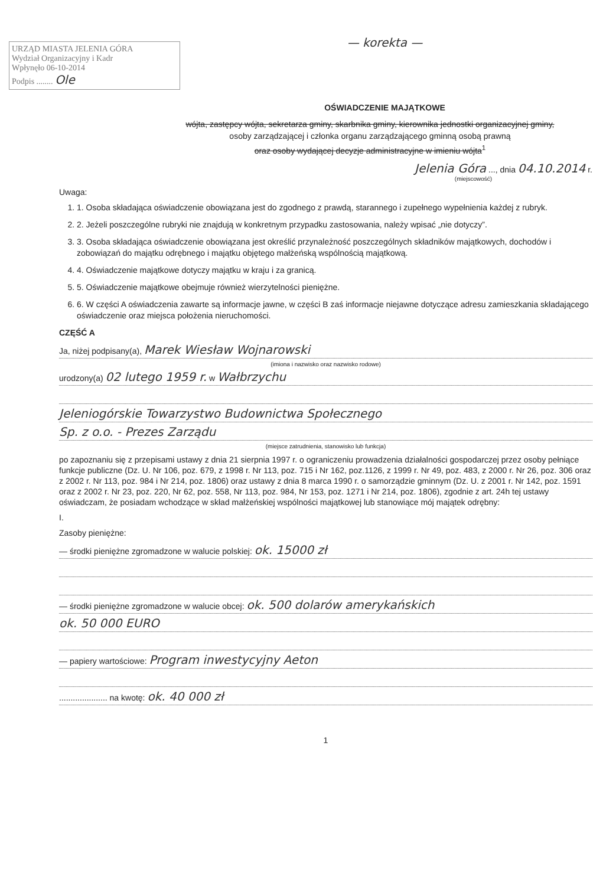URZĄD MIASTA JELENIA GÓRA
Wydział Organizacyjny i Kadr
Wpłynęło 06-10-2014
Podpis ........ Ole
— korekta —
OŚWIADCZENIE MAJĄTKOWE
wójta, zastępcy wójta, sekretarza gminy, skarbnika gminy, kierownika jednostki organizacyjnej gminy,
osoby zarządzającej i członka organu zarządzającego gminną osobą prawną
oraz osoby wydającej decyzje administracyjne w imieniu wójta<sup>1</sup>
Jelenia Góra ..., dnia 04.10.2014 r.
(miejscowość)
Uwaga:
1. 1. Osoba składająca oświadczenie obowiązana jest do zgodnego z prawdą, starannego i zupełnego wypełnienia każdej z rubryk.
2. 2. Jeżeli poszczególne rubryki nie znajdują w konkretnym przypadku zastosowania, należy wpisać „nie dotyczy”.
3. 3. Osoba składająca oświadczenie obowiązana jest określić przynależność poszczególnych składników majątkowych, dochodów i zobowiązań do majątku odrębnego i majątku objętego małżeńską wspólnością majątkową.
4. 4. Oświadczenie majątkowe dotyczy majątku w kraju i za granicą.
5. 5. Oświadczenie majątkowe obejmuje również wierzytelności pieniężne.
6. 6. W części A oświadczenia zawarte są informacje jawne, w części B zaś informacje niejawne dotyczące adresu zamieszkania składającego oświadczenie oraz miejsca położenia nieruchomości.
CZĘŚĆ A
Ja, niżej podpisany(a), Marek Wiesław Wojnarowski
(imiona i nazwisko oraz nazwisko rodowe)
urodzony(a) 02 lutego 1959 r. w Wałbrzychu
Jeleniogórskie Towarzystwo Budownictwa Społecznego
Sp. z o.o. - Prezes Zarządu
(miejsce zatrudnienia, stanowisko lub funkcja)
po zapoznaniu się z przepisami ustawy z dnia 21 sierpnia 1997 r. o ograniczeniu prowadzenia działalności gospodarczej przez osoby pełniące funkcje publiczne (Dz. U. Nr 106, poz. 679, z 1998 r. Nr 113, poz. 715 i Nr 162, poz.1126, z 1999 r. Nr 49, poz. 483, z 2000 r. Nr 26, poz. 306 oraz z 2002 r. Nr 113, poz. 984 i Nr 214, poz. 1806) oraz ustawy z dnia 8 marca 1990 r. o samorządzie gminnym (Dz. U. z 2001 r. Nr 142, poz. 1591 oraz z 2002 r. Nr 23, poz. 220, Nr 62, poz. 558, Nr 113, poz. 984, Nr 153, poz. 1271 i Nr 214, poz. 1806), zgodnie z art. 24h tej ustawy oświadczam, że posiadam wchodzące w skład małżeńskiej wspólności majątkowej lub stanowiące mój majątek odrębny:
I.
Zasoby pieniężne:
— środki pieniężne zgromadzone w walucie polskiej: ok. 15000 zł
— środki pieniężne zgromadzone w walucie obcej: ok. 500 dolarów amerykańskich
ok. 50 000 EURO
— papiery wartościowe: Program inwestycyjny Aeton
..................... na kwotę: ok. 40 000 zł
1